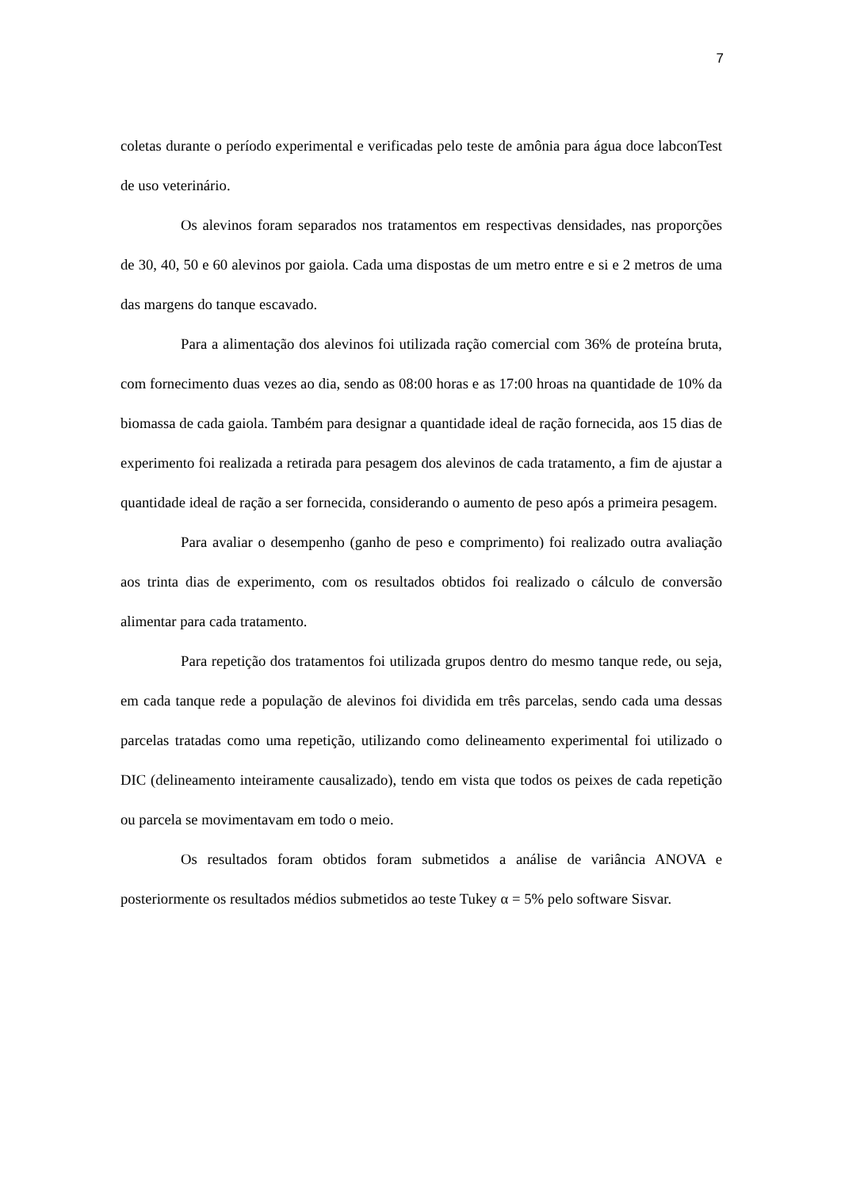7
coletas durante o período experimental e verificadas pelo teste de amônia para água doce labconTest de uso veterinário.
Os alevinos foram separados nos tratamentos em respectivas densidades, nas proporções de 30, 40, 50 e 60 alevinos por gaiola. Cada uma dispostas de um metro entre e si e 2 metros de uma das margens do tanque escavado.
Para a alimentação dos alevinos foi utilizada ração comercial com 36% de proteína bruta, com fornecimento duas vezes ao dia, sendo as 08:00 horas e as 17:00 hroas na quantidade de 10% da biomassa de cada gaiola. Também para designar a quantidade ideal de ração fornecida, aos 15 dias de experimento foi realizada a retirada para pesagem dos alevinos de cada tratamento, a fim de ajustar a quantidade ideal de ração a ser fornecida, considerando o aumento de peso após a primeira pesagem.
Para avaliar o desempenho (ganho de peso e comprimento) foi realizado outra avaliação aos trinta dias de experimento, com os resultados obtidos foi realizado o cálculo de conversão alimentar para cada tratamento.
Para repetição dos tratamentos foi utilizada grupos dentro do mesmo tanque rede, ou seja, em cada tanque rede a população de alevinos foi dividida em três parcelas, sendo cada uma dessas parcelas tratadas como uma repetição, utilizando como delineamento experimental foi utilizado o DIC (delineamento inteiramente causalizado), tendo em vista que todos os peixes de cada repetição ou parcela se movimentavam em todo o meio.
Os resultados foram obtidos foram submetidos a análise de variância ANOVA e posteriormente os resultados médios submetidos ao teste Tukey α = 5% pelo software Sisvar.